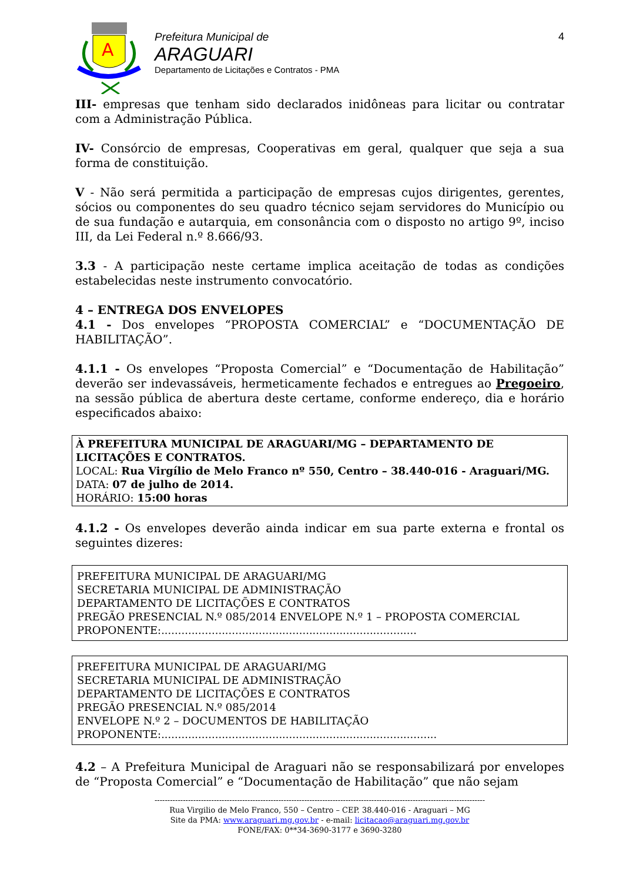A
Prefeitura Municipal de
ARAGUARI
Departamento de Licitações e Contratos - PMA
4
III- empresas que tenham sido declarados inidôneas para licitar ou contratar com a Administração Pública.
IV- Consórcio de empresas, Cooperativas em geral, qualquer que seja a sua forma de constituição.
V - Não será permitida a participação de empresas cujos dirigentes, gerentes, sócios ou componentes do seu quadro técnico sejam servidores do Município ou de sua fundação e autarquia, em consonância com o disposto no artigo 9º, inciso III, da Lei Federal n.º 8.666/93.
3.3 - A participação neste certame implica aceitação de todas as condições estabelecidas neste instrumento convocatório.
4 – ENTREGA DOS ENVELOPES
4.1 - Dos envelopes “PROPOSTA COMERCIAL” e “DOCUMENTAÇÃO DE HABILITAÇÃO”.
4.1.1 - Os envelopes “Proposta Comercial” e “Documentação de Habilitação” deverão ser indevassáveis, hermeticamente fechados e entregues ao Pregoeiro, na sessão pública de abertura deste certame, conforme endereço, dia e horário especificados abaixo:
À PREFEITURA MUNICIPAL DE ARAGUARI/MG – DEPARTAMENTO DE LICITAÇÕES E CONTRATOS.
LOCAL: Rua Virgílio de Melo Franco nº 550, Centro – 38.440-016 - Araguari/MG.
DATA: 07 de julho de 2014.
HORÁRIO: 15:00 horas
4.1.2 - Os envelopes deverão ainda indicar em sua parte externa e frontal os seguintes dizeres:
PREFEITURA MUNICIPAL DE ARAGUARI/MG
SECRETARIA MUNICIPAL DE ADMINISTRAÇÃO
DEPARTAMENTO DE LICITAÇÕES E CONTRATOS
PREGÃO PRESENCIAL N.º 085/2014 ENVELOPE N.º 1 – PROPOSTA COMERCIAL
PROPONENTE:............................................................................
PREFEITURA MUNICIPAL DE ARAGUARI/MG
SECRETARIA MUNICIPAL DE ADMINISTRAÇÃO
DEPARTAMENTO DE LICITAÇÕES E CONTRATOS
PREGÃO PRESENCIAL N.º 085/2014
ENVELOPE N.º 2 – DOCUMENTOS DE HABILITAÇÃO
PROPONENTE:..................................................................................
4.2 – A Prefeitura Municipal de Araguari não se responsabilizará por envelopes de “Proposta Comercial” e “Documentação de Habilitação” que não sejam
--------------------------------------------------------------------------------------------------------------------------------
Rua Virgilio de Melo Franco, 550 – Centro – CEP. 38.440-016 - Araguari – MG
Site da PMA: www.araguari.mg.gov.br - e-mail: licitacao@araguari.mg.gov.br
FONE/FAX: 0**34-3690-3177 e 3690-3280